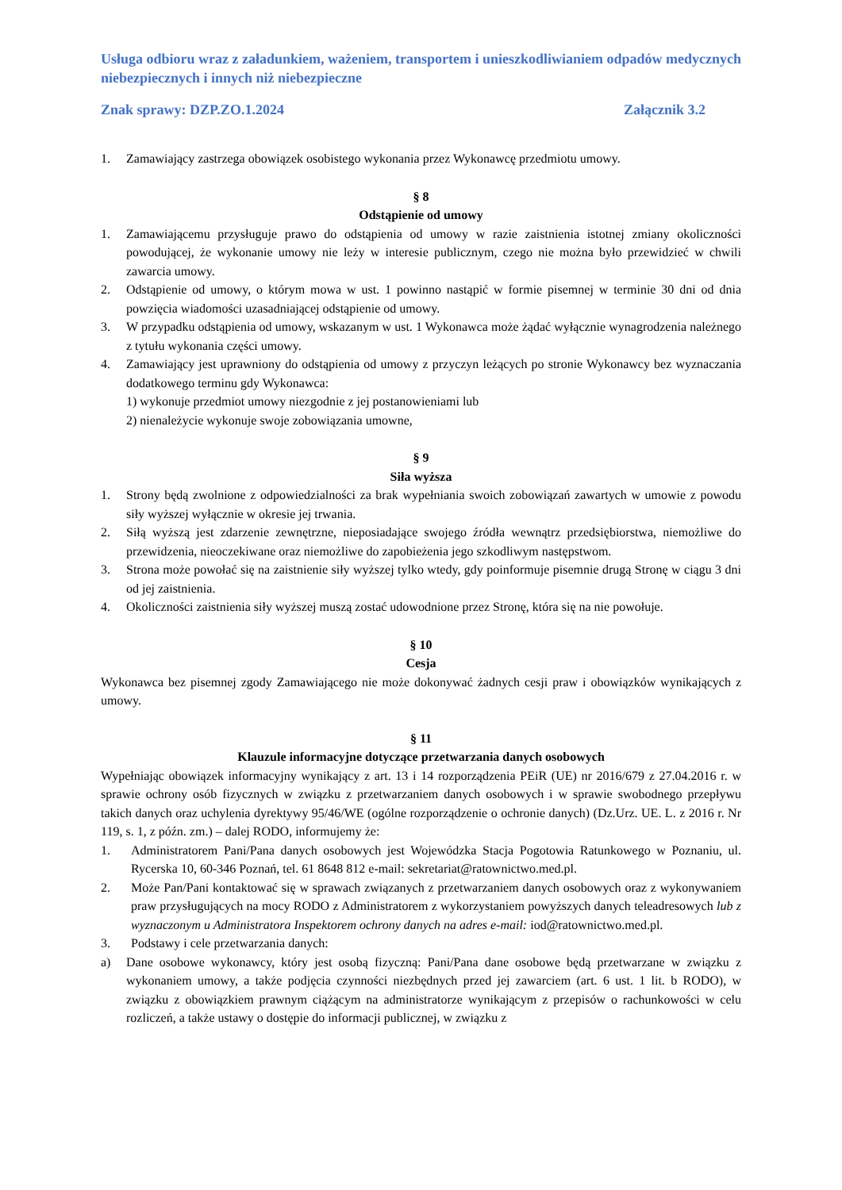Usługa odbioru wraz z załadunkiem, ważeniem, transportem i unieszkodliwianiem odpadów medycznych niebezpiecznych i innych niż niebezpieczne
Znak sprawy: DZP.ZO.1.2024 Załącznik 3.2
1. Zamawiający zastrzega obowiązek osobistego wykonania przez Wykonawcę przedmiotu umowy.
§ 8
Odstąpienie od umowy
1. Zamawiającemu przysługuje prawo do odstąpienia od umowy w razie zaistnienia istotnej zmiany okoliczności powodującej, że wykonanie umowy nie leży w interesie publicznym, czego nie można było przewidzieć w chwili zawarcia umowy.
2. Odstąpienie od umowy, o którym mowa w ust. 1 powinno nastąpić w formie pisemnej w terminie 30 dni od dnia powzięcia wiadomości uzasadniającej odstąpienie od umowy.
3. W przypadku odstąpienia od umowy, wskazanym w ust. 1 Wykonawca może żądać wyłącznie wynagrodzenia należnego z tytułu wykonania części umowy.
4. Zamawiający jest uprawniony do odstąpienia od umowy z przyczyn leżących po stronie Wykonawcy bez wyznaczania dodatkowego terminu gdy Wykonawca:
1) wykonuje przedmiot umowy niezgodnie z jej postanowieniami lub
2) nienależycie wykonuje swoje zobowiązania umowne,
§ 9
Siła wyższa
1. Strony będą zwolnione z odpowiedzialności za brak wypełniania swoich zobowiązań zawartych w umowie z powodu siły wyższej wyłącznie w okresie jej trwania.
2. Siłą wyższą jest zdarzenie zewnętrzne, nieposiadające swojego źródła wewnątrz przedsiębiorstwa, niemożliwe do przewidzenia, nieoczekiwane oraz niemożliwe do zapobieżenia jego szkodliwym następstwom.
3. Strona może powołać się na zaistnienie siły wyższej tylko wtedy, gdy poinformuje pisemnie drugą Stronę w ciągu 3 dni od jej zaistnienia.
4. Okoliczności zaistnienia siły wyższej muszą zostać udowodnione przez Stronę, która się na nie powołuje.
§ 10
Cesja
Wykonawca bez pisemnej zgody Zamawiającego nie może dokonywać żadnych cesji praw i obowiązków wynikających z umowy.
§ 11
Klauzule informacyjne dotyczące przetwarzania danych osobowych
Wypełniając obowiązek informacyjny wynikający z art. 13 i 14 rozporządzenia PEiR (UE) nr 2016/679 z 27.04.2016 r. w sprawie ochrony osób fizycznych w związku z przetwarzaniem danych osobowych i w sprawie swobodnego przepływu takich danych oraz uchylenia dyrektywy 95/46/WE (ogólne rozporządzenie o ochronie danych) (Dz.Urz. UE. L. z 2016 r. Nr 119, s. 1, z późn. zm.) – dalej RODO, informujemy że:
1. Administratorem Pani/Pana danych osobowych jest Wojewódzka Stacja Pogotowia Ratunkowego w Poznaniu, ul. Rycerska 10, 60-346 Poznań, tel. 61 8648 812 e-mail: sekretariat@ratownictwo.med.pl.
2. Może Pan/Pani kontaktować się w sprawach związanych z przetwarzaniem danych osobowych oraz z wykonywaniem praw przysługujących na mocy RODO z Administratorem z wykorzystaniem powyższych danych teleadresowych lub z wyznaczonym u Administratora Inspektorem ochrony danych na adres e-mail: iod@ratownictwo.med.pl.
3. Podstawy i cele przetwarzania danych:
a) Dane osobowe wykonawcy, który jest osobą fizyczną: Pani/Pana dane osobowe będą przetwarzane w związku z wykonaniem umowy, a także podjęcia czynności niezbędnych przed jej zawarciem (art. 6 ust. 1 lit. b RODO), w związku z obowiązkiem prawnym ciążącym na administratorze wynikającym z przepisów o rachunkowości w celu rozliczeń, a także ustawy o dostępie do informacji publicznej, w związku z